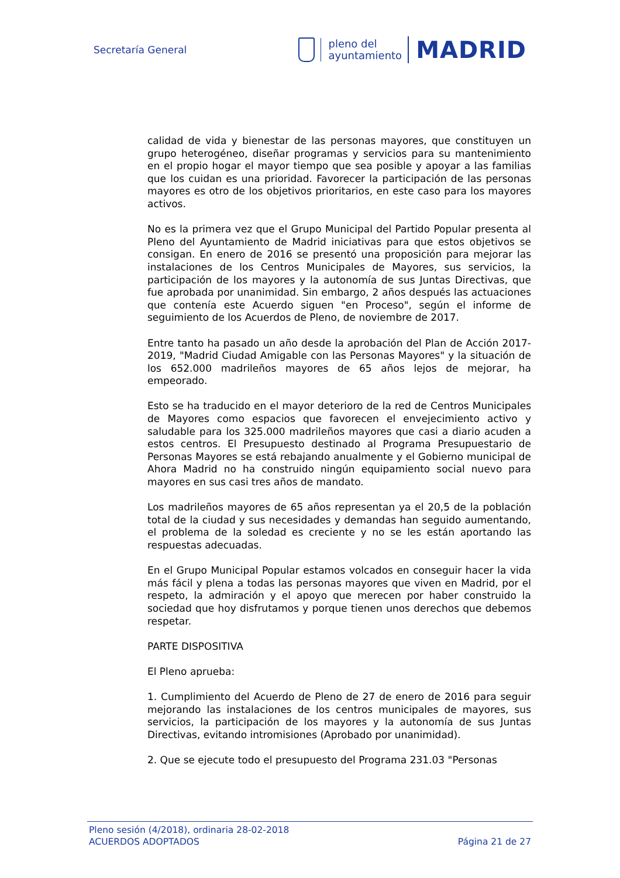Secretaría General
pleno del
ayuntamiento
MADRID
calidad de vida y bienestar de las personas mayores, que constituyen un grupo heterogéneo, diseñar programas y servicios para su mantenimiento en el propio hogar el mayor tiempo que sea posible y apoyar a las familias que los cuidan es una prioridad. Favorecer la participación de las personas mayores es otro de los objetivos prioritarios, en este caso para los mayores activos.
No es la primera vez que el Grupo Municipal del Partido Popular presenta al Pleno del Ayuntamiento de Madrid iniciativas para que estos objetivos se consigan. En enero de 2016 se presentó una proposición para mejorar las instalaciones de los Centros Municipales de Mayores, sus servicios, la participación de los mayores y la autonomía de sus Juntas Directivas, que fue aprobada por unanimidad. Sin embargo, 2 años después las actuaciones que contenía este Acuerdo siguen "en Proceso", según el informe de seguimiento de los Acuerdos de Pleno, de noviembre de 2017.
Entre tanto ha pasado un año desde la aprobación del Plan de Acción 2017-2019, "Madrid Ciudad Amigable con las Personas Mayores" y la situación de los 652.000 madrileños mayores de 65 años lejos de mejorar, ha empeorado.
Esto se ha traducido en el mayor deterioro de la red de Centros Municipales de Mayores como espacios que favorecen el envejecimiento activo y saludable para los 325.000 madrileños mayores que casi a diario acuden a estos centros. El Presupuesto destinado al Programa Presupuestario de Personas Mayores se está rebajando anualmente y el Gobierno municipal de Ahora Madrid no ha construido ningún equipamiento social nuevo para mayores en sus casi tres años de mandato.
Los madrileños mayores de 65 años representan ya el 20,5 de la población total de la ciudad y sus necesidades y demandas han seguido aumentando, el problema de la soledad es creciente y no se les están aportando las respuestas adecuadas.
En el Grupo Municipal Popular estamos volcados en conseguir hacer la vida más fácil y plena a todas las personas mayores que viven en Madrid, por el respeto, la admiración y el apoyo que merecen por haber construido la sociedad que hoy disfrutamos y porque tienen unos derechos que debemos respetar.
PARTE DISPOSITIVA
El Pleno aprueba:
1. Cumplimiento del Acuerdo de Pleno de 27 de enero de 2016 para seguir mejorando las instalaciones de los centros municipales de mayores, sus servicios, la participación de los mayores y la autonomía de sus Juntas Directivas, evitando intromisiones (Aprobado por unanimidad).
2. Que se ejecute todo el presupuesto del Programa 231.03 "Personas
Pleno sesión (4/2018), ordinaria 28-02-2018
ACUERDOS ADOPTADOS Página 21 de 27